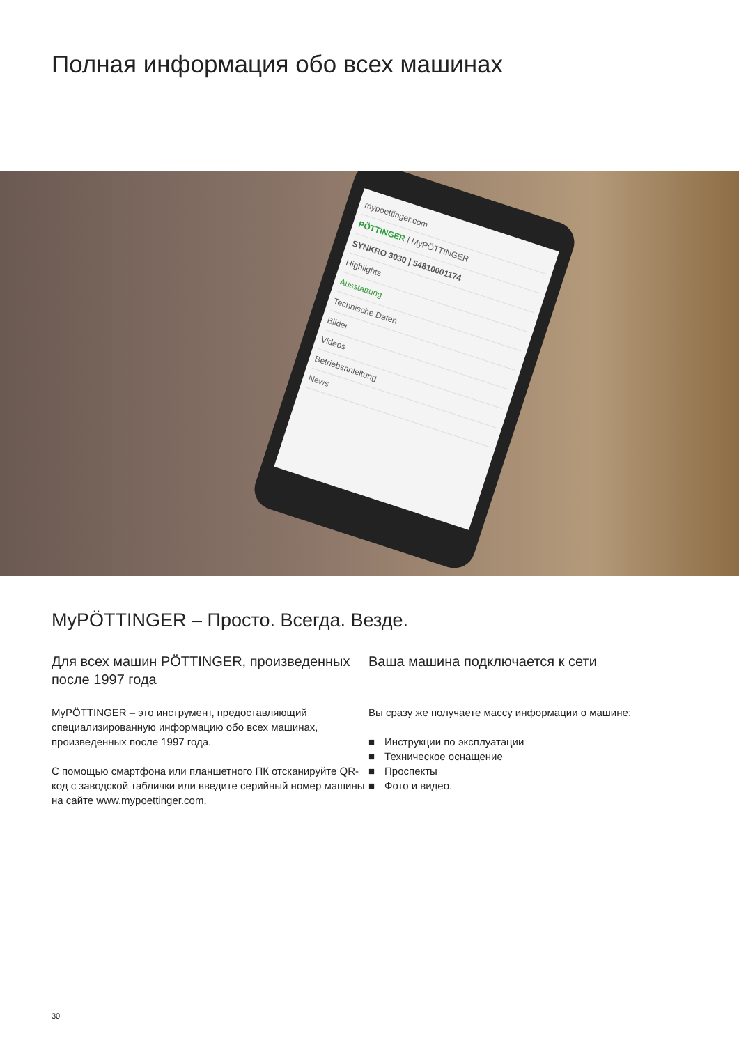Полная информация обо всех машинах
mypoettinger.com
PÖTTINGER | MyPÖTTINGER
SYNKRO 3030 | 54810001174
Highlights
Ausstattung
Technische Daten
Bilder
Videos
Betriebsanleitung
News
MyPÖTTINGER – Просто. Всегда. Везде.
Для всех машин PÖTTINGER, произведенных после 1997 года
MyPÖTTINGER – это инструмент, предоставляющий специализированную информацию обо всех машинах, произведенных после 1997 года.
С помощью смартфона или планшетного ПК отсканируйте QR-код с заводской таблички или введите серийный номер машины на сайте www.mypoettinger.com.
Ваша машина подключается к сети
Вы сразу же получаете массу информации о машине:
Инструкции по эксплуатации
Техническое оснащение
Проспекты
Фото и видео.
30